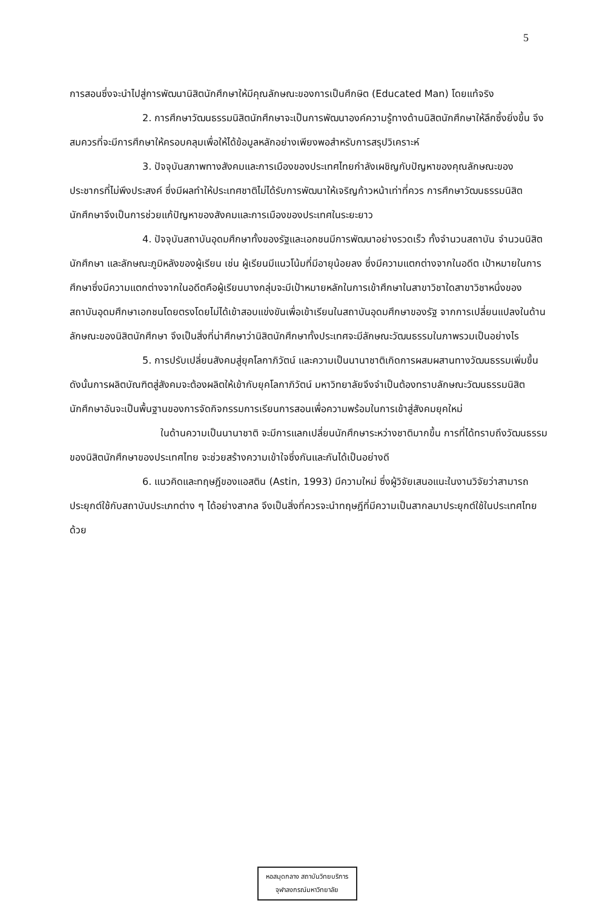5
การสอนซึ่งจะนำไปสู่การพัฒนานิสิตนักศึกษาให้มีคุณลักษณะของการเป็นศึกษิต (Educated Man) โดยแท้จริง
2. การศึกษาวัฒนธรรมนิสิตนักศึกษาจะเป็นการพัฒนาองค์ความรู้ทางด้านนิสิตนักศึกษาให้ลึกซึ้งยิ่งขึ้น จึงสมควรที่จะมีการศึกษาให้ครอบคลุมเพื่อให้ได้ข้อมูลหลักอย่างเพียงพอสำหรับการสรุปวิเคราะห์
3. ปัจจุบันสภาพทางสังคมและการเมืองของประเทศไทยกำลังเผชิญกับปัญหาของคุณลักษณะของประชากรที่ไม่พึงประสงค์ ซึ่งมีผลทำให้ประเทศชาติไม่ได้รับการพัฒนาให้เจริญก้าวหน้าเท่าที่ควร การศึกษาวัฒนธรรมนิสิตนักศึกษาจึงเป็นการช่วยแก้ปัญหาของสังคมและการเมืองของประเทศในระยะยาว
4. ปัจจุบันสถาบันอุดมศึกษาทั้งของรัฐและเอกชนมีการพัฒนาอย่างรวดเร็ว ทั้งจำนวนสถาบัน จำนวนนิสิตนักศึกษา และลักษณะภูมิหลังของผู้เรียน เช่น ผู้เรียนมีแนวโน้มที่มีอายุน้อยลง ซึ่งมีความแตกต่างจากในอดีต เป้าหมายในการศึกษาซึ่งมีความแตกต่างจากในอดีตคือผู้เรียนบางกลุ่มจะมีเป้าหมายหลักในการเข้าศึกษาในสาขาวิชาใดสาขาวิชาหนึ่งของสถาบันอุดมศึกษาเอกชนโดยตรงโดยไม่ได้เข้าสอบแข่งขันเพื่อเข้าเรียนในสถาบันอุดมศึกษาของรัฐ จากการเปลี่ยนแปลงในด้านลักษณะของนิสิตนักศึกษา จึงเป็นสิ่งที่น่าศึกษาว่านิสิตนักศึกษาทั้งประเทศจะมีลักษณะวัฒนธรรมในภาพรวมเป็นอย่างไร
5. การปรับเปลี่ยนสังคมสู่ยุคโลกาภิวัตน์ และความเป็นนานาชาติเกิดการผสมผสานทางวัฒนธรรมเพิ่มขึ้น ดังนั้นการผลิตบัณฑิตสู่สังคมจะต้องผลิตให้เข้ากับยุคโลกาภิวัตน์ มหาวิทยาลัยจึงจำเป็นต้องทราบลักษณะวัฒนธรรมนิสิตนักศึกษาอันจะเป็นพื้นฐานของการจัดกิจกรรมการเรียนการสอนเพื่อความพร้อมในการเข้าสู่สังคมยุคใหม่
ในด้านความเป็นนานาชาติ จะมีการแลกเปลี่ยนนักศึกษาระหว่างชาติมากขึ้น การที่ได้ทราบถึงวัฒนธรรมของนิสิตนักศึกษาของประเทศไทย จะช่วยสร้างความเข้าใจซึ่งกันและกันได้เป็นอย่างดี
6. แนวคิดและทฤษฎีของแอสติน (Astin, 1993) มีความใหม่ ซึ่งผู้วิจัยเสนอแนะในงานวิจัยว่าสามารถประยุกต์ใช้กับสถาบันประเภทต่าง ๆ ได้อย่างสากล จึงเป็นสิ่งที่ควรจะนำทฤษฎีที่มีความเป็นสากลมาประยุกต์ใช้ในประเทศไทยด้วย
หอสมุดกลาง สถาบันวิทยบริการ
จุฬาลงกรณ์มหาวิทยาลัย